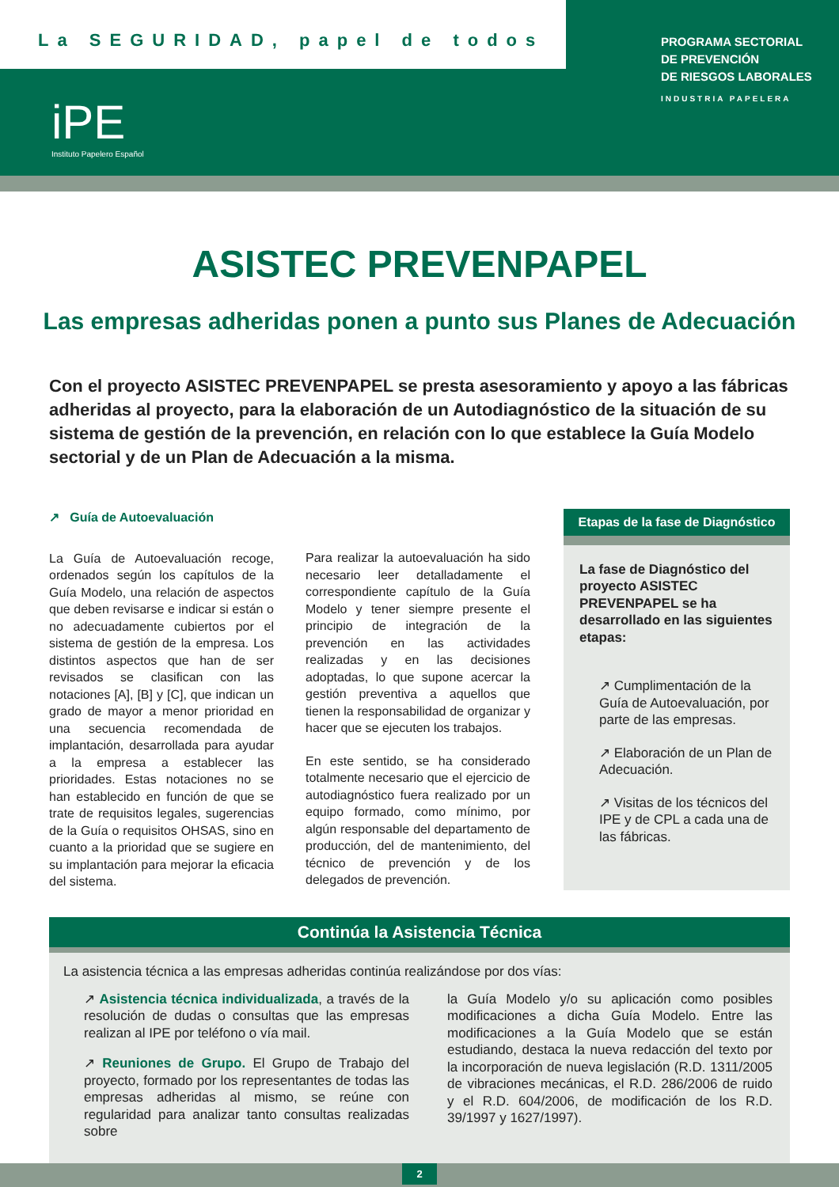La SEGURIDAD, papel de todos
iPE
Instituto Papelero Español
PROGRAMA SECTORIAL
DE PREVENCIÓN
DE RIESGOS LABORALES
INDUSTRIA PAPELERA
ASISTEC PREVENPAPEL
Las empresas adheridas ponen a punto sus Planes de Adecuación
Con el proyecto ASISTEC PREVENPAPEL se presta asesoramiento y apoyo a las fábricas adheridas al proyecto, para la elaboración de un Autodiagnóstico de la situación de su sistema de gestión de la prevención, en relación con lo que establece la Guía Modelo sectorial y de un Plan de Adecuación a la misma.
↗ Guía de Autoevaluación
La Guía de Autoevaluación recoge, ordenados según los capítulos de la Guía Modelo, una relación de aspectos que deben revisarse e indicar si están o no adecuadamente cubiertos por el sistema de gestión de la empresa. Los distintos aspectos que han de ser revisados se clasifican con las notaciones [A], [B] y [C], que indican un grado de mayor a menor prioridad en una secuencia recomendada de implantación, desarrollada para ayudar a la empresa a establecer las prioridades. Estas notaciones no se han establecido en función de que se trate de requisitos legales, sugerencias de la Guía o requisitos OHSAS, sino en cuanto a la prioridad que se sugiere en su implantación para mejorar la eficacia del sistema.
Para realizar la autoevaluación ha sido necesario leer detalladamente el correspondiente capítulo de la Guía Modelo y tener siempre presente el principio de integración de la prevención en las actividades realizadas y en las decisiones adoptadas, lo que supone acercar la gestión preventiva a aquellos que tienen la responsabilidad de organizar y hacer que se ejecuten los trabajos.
En este sentido, se ha considerado totalmente necesario que el ejercicio de autodiagnóstico fuera realizado por un equipo formado, como mínimo, por algún responsable del departamento de producción, del de mantenimiento, del técnico de prevención y de los delegados de prevención.
Etapas de la fase de Diagnóstico
La fase de Diagnóstico del proyecto ASISTEC PREVENPAPEL se ha desarrollado en las siguientes etapas:
↗ Cumplimentación de la Guía de Autoevaluación, por parte de las empresas.
↗ Elaboración de un Plan de Adecuación.
↗ Visitas de los técnicos del IPE y de CPL a cada una de las fábricas.
Continúa la Asistencia Técnica
La asistencia técnica a las empresas adheridas continúa realizándose por dos vías:
↗ Asistencia técnica individualizada, a través de la resolución de dudas o consultas que las empresas realizan al IPE por teléfono o vía mail.
↗ Reuniones de Grupo. El Grupo de Trabajo del proyecto, formado por los representantes de todas las empresas adheridas al mismo, se reúne con regularidad para analizar tanto consultas realizadas sobre
la Guía Modelo y/o su aplicación como posibles modificaciones a dicha Guía Modelo. Entre las modificaciones a la Guía Modelo que se están estudiando, destaca la nueva redacción del texto por la incorporación de nueva legislación (R.D. 1311/2005 de vibraciones mecánicas, el R.D. 286/2006 de ruido y el R.D. 604/2006, de modificación de los R.D. 39/1997 y 1627/1997).
2